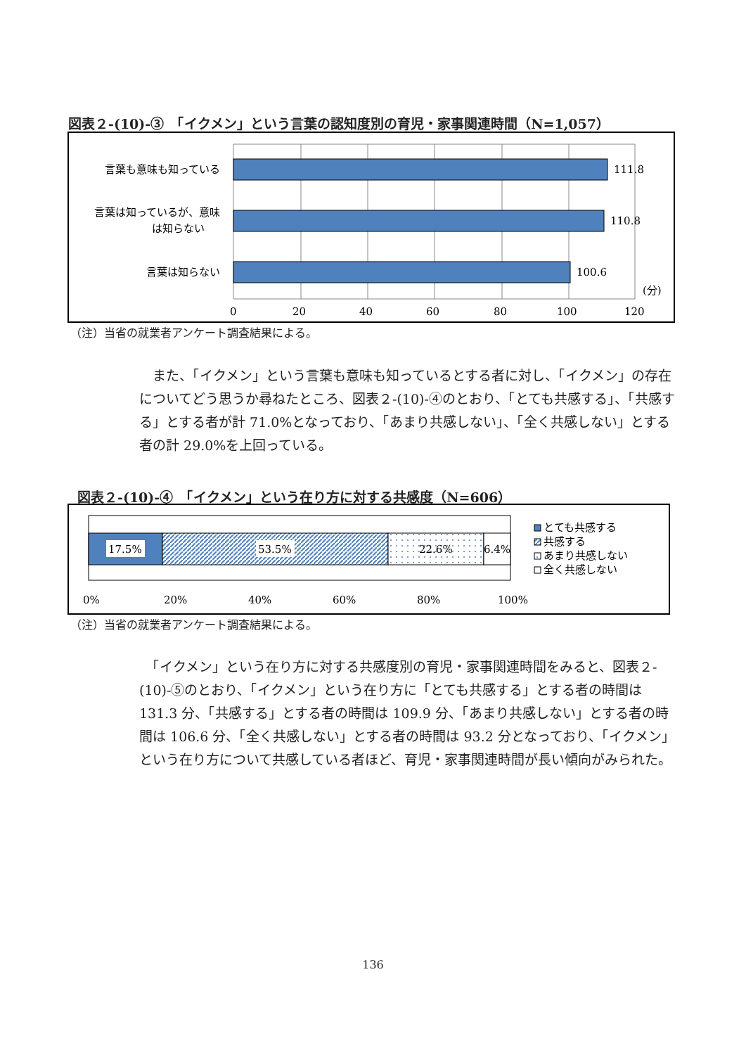図表２-(10)-③　「イクメン」という言葉の認知度別の育児・家事関連時間（N=1,057）
111.8
110.8
100.6
言葉も意味も知っている
言葉は知っているが、意味
は知らない
言葉は知らない
(分)
0
20
40
60
80
100
120
（注）当省の就業者アンケート調査結果による。
　また、「イクメン」という言葉も意味も知っているとする者に対し、「イクメン」の存在についてどう思うか尋ねたところ、図表２-(10)-④のとおり、「とても共感する」、「共感する」とする者が計 71.0%となっており、「あまり共感しない」、「全く共感しない」とする者の計 29.0%を上回っている。
図表２-(10)-④　「イクメン」という在り方に対する共感度（N=606）
17.5%
53.5%
22.6%
6.4%
0%
20%
40%
60%
80%
100%
とても共感する
共感する
あまり共感しない
全く共感しない
（注）当省の就業者アンケート調査結果による。
　「イクメン」という在り方に対する共感度別の育児・家事関連時間をみると、図表２-(10)-⑤のとおり、「イクメン」という在り方に「とても共感する」とする者の時間は 131.3 分、「共感する」とする者の時間は 109.9 分、「あまり共感しない」とする者の時間は 106.6 分、「全く共感しない」とする者の時間は 93.2 分となっており、「イクメン」という在り方について共感している者ほど、育児・家事関連時間が長い傾向がみられた。
136